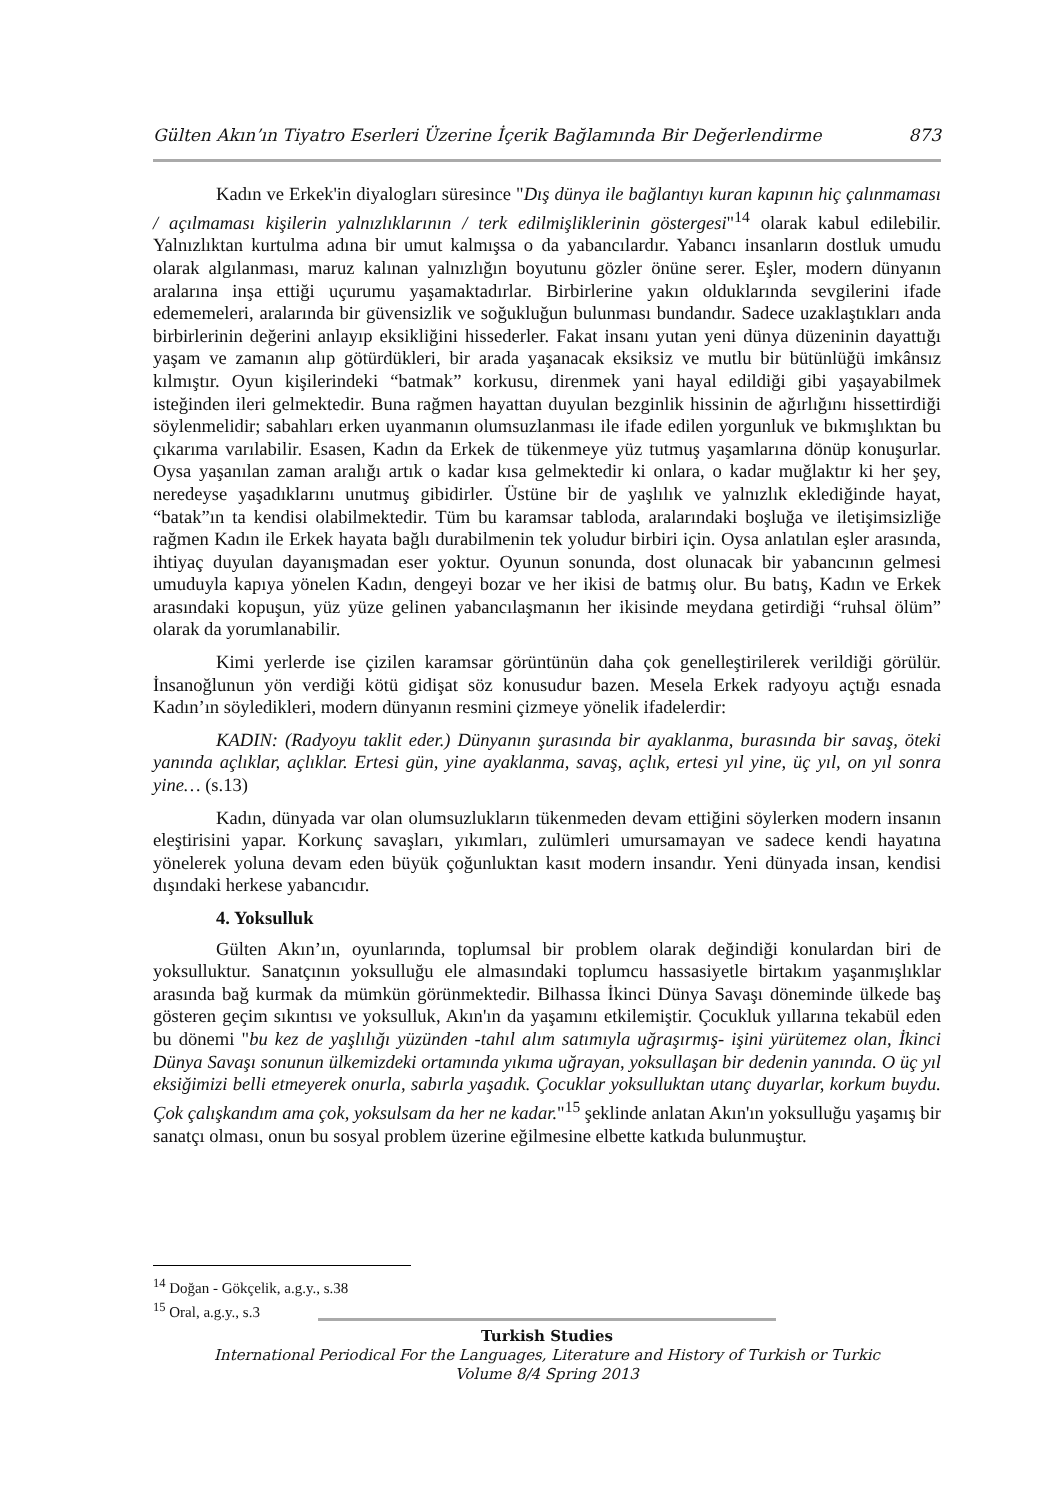Gülten Akın’ın Tiyatro Eserleri Üzerine İçerik Bağlamında Bir Değerlendirme 873
Kadın ve Erkek'in diyalogları süresince "Dış dünya ile bağlantıyı kuran kapının hiç çalınmaması / açılmaması kişilerin yalnızlıklarının / terk edilmişliklerinin göstergesi"<sup>14</sup> olarak kabul edilebilir. Yalnızlıktan kurtulma adına bir umut kalmışsa o da yabancılardır. Yabancı insanların dostluk umudu olarak algılanması, maruz kalınan yalnızlığın boyutunu gözler önüne serer. Eşler, modern dünyanın aralarına inşa ettiği uçurumu yaşamaktadırlar. Birbirlerine yakın olduklarında sevgilerini ifade edememeleri, aralarında bir güvensizlik ve soğukluğun bulunması bundandır. Sadece uzaklaştıkları anda birbirlerinin değerini anlayıp eksikliğini hissederler. Fakat insanı yutan yeni dünya düzeninin dayattığı yaşam ve zamanın alıp götürdükleri, bir arada yaşanacak eksiksiz ve mutlu bir bütünlüğü imkânsız kılmıştır. Oyun kişilerindeki “batmak” korkusu, direnmek yani hayal edildiği gibi yaşayabilmek isteğinden ileri gelmektedir. Buna rağmen hayattan duyulan bezginlik hissinin de ağırlığını hissettirdiği söylenmelidir; sabahları erken uyanmanın olumsuzlanması ile ifade edilen yorgunluk ve bıkmışlıktan bu çıkarıma varılabilir. Esasen, Kadın da Erkek de tükenmeye yüz tutmuş yaşamlarına dönüp konuşurlar. Oysa yaşanılan zaman aralığı artık o kadar kısa gelmektedir ki onlara, o kadar muğlaktır ki her şey, neredeyse yaşadıklarını unutmuş gibidirler. Üstüne bir de yaşlılık ve yalnızlık eklediğinde hayat, “batak”ın ta kendisi olabilmektedir. Tüm bu karamsar tabloda, aralarındaki boşluğa ve iletişimsizliğe rağmen Kadın ile Erkek hayata bağlı durabilmenin tek yoludur birbiri için. Oysa anlatılan eşler arasında, ihtiyaç duyulan dayanışmadan eser yoktur. Oyunun sonunda, dost olunacak bir yabancının gelmesi umuduyla kapıya yönelen Kadın, dengeyi bozar ve her ikisi de batmış olur. Bu batış, Kadın ve Erkek arasındaki kopuşun, yüz yüze gelinen yabancılaşmanın her ikisinde meydana getirdiği “ruhsal ölüm” olarak da yorumlanabilir.
Kimi yerlerde ise çizilen karamsar görüntünün daha çok genelleştirilerek verildiği görülür. İnsanoğlunun yön verdiği kötü gidişat söz konusudur bazen. Mesela Erkek radyoyu açtığı esnada Kadın’ın söyledikleri, modern dünyanın resmini çizmeye yönelik ifadelerdir:
KADIN: (Radyoyu taklit eder.) Dünyanın şurasında bir ayaklanma, burasında bir savaş, öteki yanında açlıklar, açlıklar. Ertesi gün, yine ayaklanma, savaş, açlık, ertesi yıl yine, üç yıl, on yıl sonra yine… (s.13)
Kadın, dünyada var olan olumsuzlukların tükenmeden devam ettiğini söylerken modern insanın eleştirisini yapar. Korkunç savaşları, yıkımları, zulümleri umursamayan ve sadece kendi hayatına yönelerek yoluna devam eden büyük çoğunluktan kasıt modern insandır. Yeni dünyada insan, kendisi dışındaki herkese yabancıdır.
4. Yoksulluk
Gülten Akın’ın, oyunlarında, toplumsal bir problem olarak değindiği konulardan biri de yoksulluktur. Sanatçının yoksulluğu ele almasındaki toplumcu hassasiyetle birtakım yaşanmışlıklar arasında bağ kurmak da mümkün görünmektedir. Bilhassa İkinci Dünya Savaşı döneminde ülkede baş gösteren geçim sıkıntısı ve yoksulluk, Akın'ın da yaşamını etkilemiştir. Çocukluk yıllarına tekabül eden bu dönemi "bu kez de yaşlılığı yüzünden -tahıl alım satımıyla uğraşırmış- işini yürütemez olan, İkinci Dünya Savaşı sonunun ülkemizdeki ortamında yıkıma uğrayan, yoksullaşan bir dedenin yanında. O üç yıl eksiğimizi belli etmeyerek onurla, sabırla yaşadık. Çocuklar yoksulluktan utanç duyarlar, korkum buydu. Çok çalışkandım ama çok, yoksulsam da her ne kadar."<sup>15</sup> şeklinde anlatan Akın'ın yoksulluğu yaşamış bir sanatçı olması, onun bu sosyal problem üzerine eğilmesine elbette katkıda bulunmuştur.
<sup>14</sup> Doğan - Gökçelik, a.g.y., s.38
<sup>15</sup> Oral, a.g.y., s.3
Turkish Studies
International Periodical For the Languages, Literature and History of Turkish or Turkic
Volume 8/4 Spring 2013